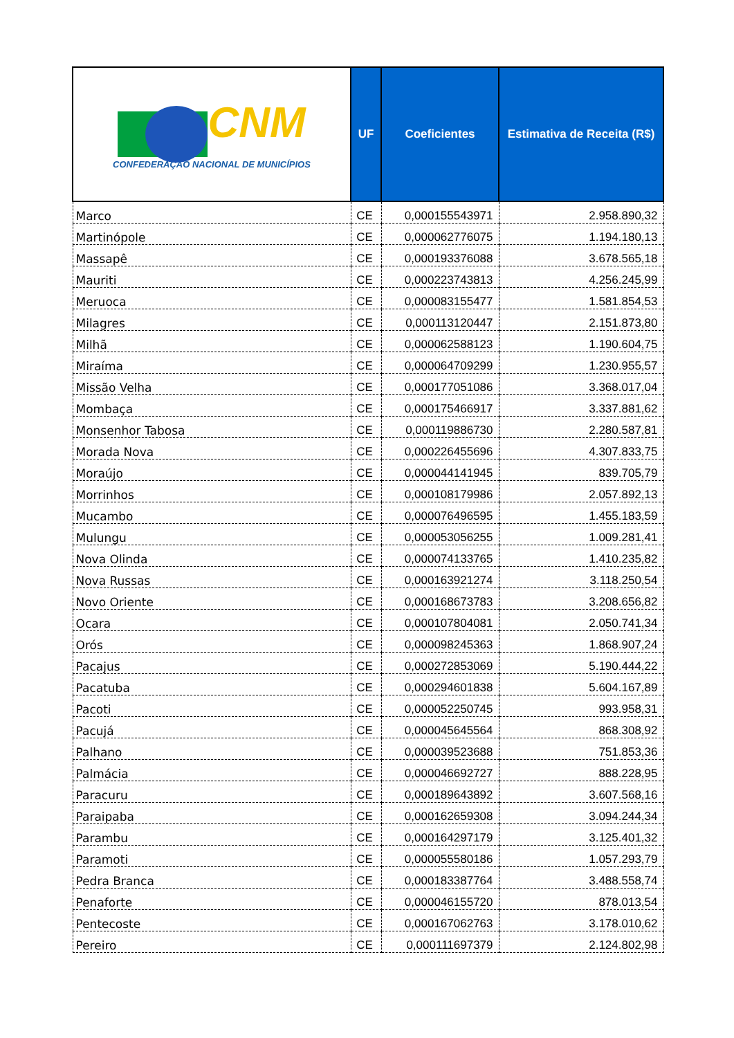| CNM CONFEDERAÇÃO NACIONAL DE MUNICÍPIOS | UF | Coeficientes | Estimativa de Receita (R$) |
| --- | --- | --- | --- |
| Marco | CE | 0,000155543971 | 2.958.890,32 |
| Martinópole | CE | 0,000062776075 | 1.194.180,13 |
| Massapê | CE | 0,000193376088 | 3.678.565,18 |
| Mauriti | CE | 0,000223743813 | 4.256.245,99 |
| Meruoca | CE | 0,000083155477 | 1.581.854,53 |
| Milagres | CE | 0,000113120447 | 2.151.873,80 |
| Milhã | CE | 0,000062588123 | 1.190.604,75 |
| Miraíma | CE | 0,000064709299 | 1.230.955,57 |
| Missão Velha | CE | 0,000177051086 | 3.368.017,04 |
| Mombaça | CE | 0,000175466917 | 3.337.881,62 |
| Monsenhor Tabosa | CE | 0,000119886730 | 2.280.587,81 |
| Morada Nova | CE | 0,000226455696 | 4.307.833,75 |
| Moraújo | CE | 0,000044141945 | 839.705,79 |
| Morrinhos | CE | 0,000108179986 | 2.057.892,13 |
| Mucambo | CE | 0,000076496595 | 1.455.183,59 |
| Mulungu | CE | 0,000053056255 | 1.009.281,41 |
| Nova Olinda | CE | 0,000074133765 | 1.410.235,82 |
| Nova Russas | CE | 0,000163921274 | 3.118.250,54 |
| Novo Oriente | CE | 0,000168673783 | 3.208.656,82 |
| Ocara | CE | 0,000107804081 | 2.050.741,34 |
| Orós | CE | 0,000098245363 | 1.868.907,24 |
| Pacajus | CE | 0,000272853069 | 5.190.444,22 |
| Pacatuba | CE | 0,000294601838 | 5.604.167,89 |
| Pacoti | CE | 0,000052250745 | 993.958,31 |
| Pacujá | CE | 0,000045645564 | 868.308,92 |
| Palhano | CE | 0,000039523688 | 751.853,36 |
| Palmácia | CE | 0,000046692727 | 888.228,95 |
| Paracuru | CE | 0,000189643892 | 3.607.568,16 |
| Paraipaba | CE | 0,000162659308 | 3.094.244,34 |
| Parambu | CE | 0,000164297179 | 3.125.401,32 |
| Paramoti | CE | 0,000055580186 | 1.057.293,79 |
| Pedra Branca | CE | 0,000183387764 | 3.488.558,74 |
| Penaforte | CE | 0,000046155720 | 878.013,54 |
| Pentecoste | CE | 0,000167062763 | 3.178.010,62 |
| Pereiro | CE | 0,000111697379 | 2.124.802,98 |